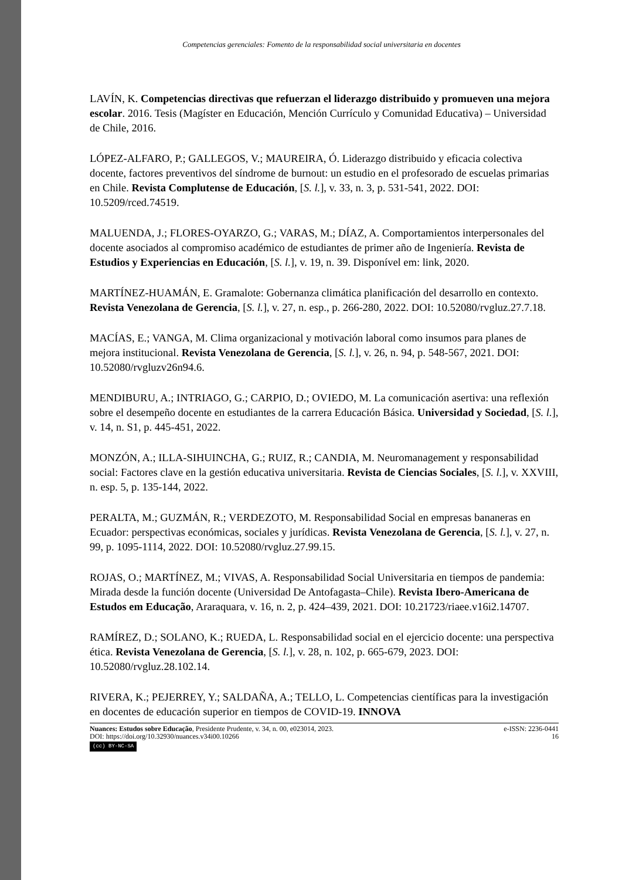Competencias gerenciales: Fomento de la responsabilidad social universitaria en docentes
LAVÍN, K. Competencias directivas que refuerzan el liderazgo distribuido y promueven una mejora escolar. 2016. Tesis (Magíster en Educación, Mención Currículo y Comunidad Educativa) – Universidad de Chile, 2016.
LÓPEZ-ALFARO, P.; GALLEGOS, V.; MAUREIRA, Ó. Liderazgo distribuido y eficacia colectiva docente, factores preventivos del síndrome de burnout: un estudio en el profesorado de escuelas primarias en Chile. Revista Complutense de Educación, [S. l.], v. 33, n. 3, p. 531-541, 2022. DOI: 10.5209/rced.74519.
MALUENDA, J.; FLORES-OYARZO, G.; VARAS, M.; DÍAZ, A. Comportamientos interpersonales del docente asociados al compromiso académico de estudiantes de primer año de Ingeniería. Revista de Estudios y Experiencias en Educación, [S. l.], v. 19, n. 39. Disponível em: link, 2020.
MARTÍNEZ-HUAMÁN, E. Gramalote: Gobernanza climática planificación del desarrollo en contexto. Revista Venezolana de Gerencia, [S. l.], v. 27, n. esp., p. 266-280, 2022. DOI: 10.52080/rvgluz.27.7.18.
MACÍAS, E.; VANGA, M. Clima organizacional y motivación laboral como insumos para planes de mejora institucional. Revista Venezolana de Gerencia, [S. l.], v. 26, n. 94, p. 548-567, 2021. DOI: 10.52080/rvgluzv26n94.6.
MENDIBURU, A.; INTRIAGO, G.; CARPIO, D.; OVIEDO, M. La comunicación asertiva: una reflexión sobre el desempeño docente en estudiantes de la carrera Educación Básica. Universidad y Sociedad, [S. l.], v. 14, n. S1, p. 445-451, 2022.
MONZÓN, A.; ILLA-SIHUINCHA, G.; RUIZ, R.; CANDIA, M. Neuromanagement y responsabilidad social: Factores clave en la gestión educativa universitaria. Revista de Ciencias Sociales, [S. l.], v. XXVIII, n. esp. 5, p. 135-144, 2022.
PERALTA, M.; GUZMÁN, R.; VERDEZOTO, M. Responsabilidad Social en empresas bananeras en Ecuador: perspectivas económicas, sociales y jurídicas. Revista Venezolana de Gerencia, [S. l.], v. 27, n. 99, p. 1095-1114, 2022. DOI: 10.52080/rvgluz.27.99.15.
ROJAS, O.; MARTÍNEZ, M.; VIVAS, A. Responsabilidad Social Universitaria en tiempos de pandemia: Mirada desde la función docente (Universidad De Antofagasta–Chile). Revista Ibero-Americana de Estudos em Educação, Araraquara, v. 16, n. 2, p. 424–439, 2021. DOI: 10.21723/riaee.v16i2.14707.
RAMÍREZ, D.; SOLANO, K.; RUEDA, L. Responsabilidad social en el ejercicio docente: una perspectiva ética. Revista Venezolana de Gerencia, [S. l.], v. 28, n. 102, p. 665-679, 2023. DOI: 10.52080/rvgluz.28.102.14.
RIVERA, K.; PEJERREY, Y.; SALDAÑA, A.; TELLO, L. Competencias científicas para la investigación en docentes de educación superior en tiempos de COVID-19. INNOVA
Nuances: Estudos sobre Educação, Presidente Prudente, v. 34, n. 00, e023014, 2023. e-ISSN: 2236-0441
DOI: https://doi.org/10.32930/nuances.v34i00.10266 16
(cc) BY-NC-SA